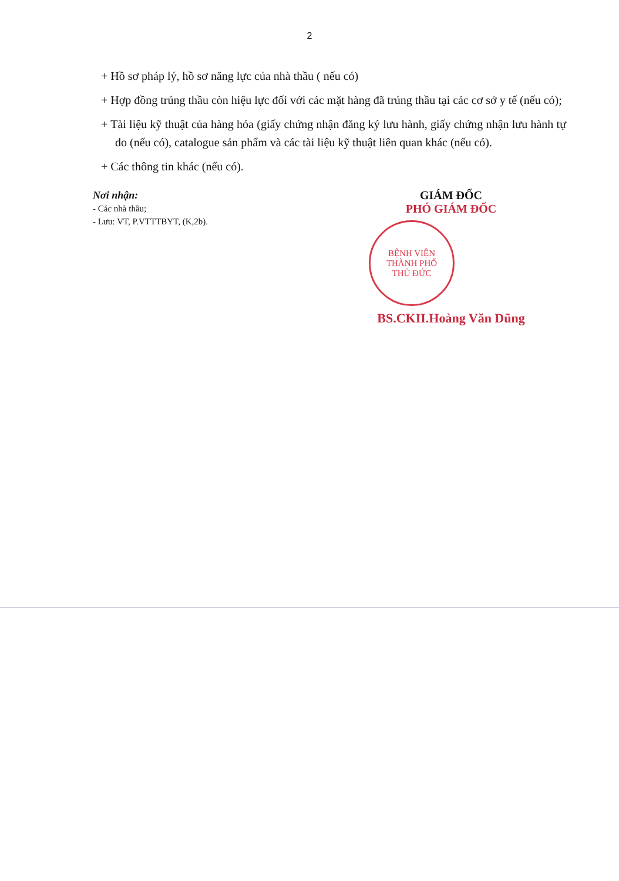2
+ Hồ sơ pháp lý, hồ sơ năng lực của nhà thầu ( nếu có)
+ Hợp đồng trúng thầu còn hiệu lực đối với các mặt hàng đã trúng thầu tại các cơ sở y tế (nếu có);
+ Tài liệu kỹ thuật của hàng hóa (giấy chứng nhận đăng ký lưu hành, giấy chứng nhận lưu hành tự do (nếu có), catalogue sản phẩm và các tài liệu kỹ thuật liên quan khác (nếu có).
+ Các thông tin khác (nếu có).
Nơi nhận:
- Các nhà thầu;
- Lưu: VT, P.VTTTBYT, (K,2b).
GIÁM ĐỐC
PHÓ GIÁM ĐỐC
BỆNH VIỆN
THÀNH PHỐ
THỦ ĐỨC
BS.CKII.Hoàng Văn Dũng